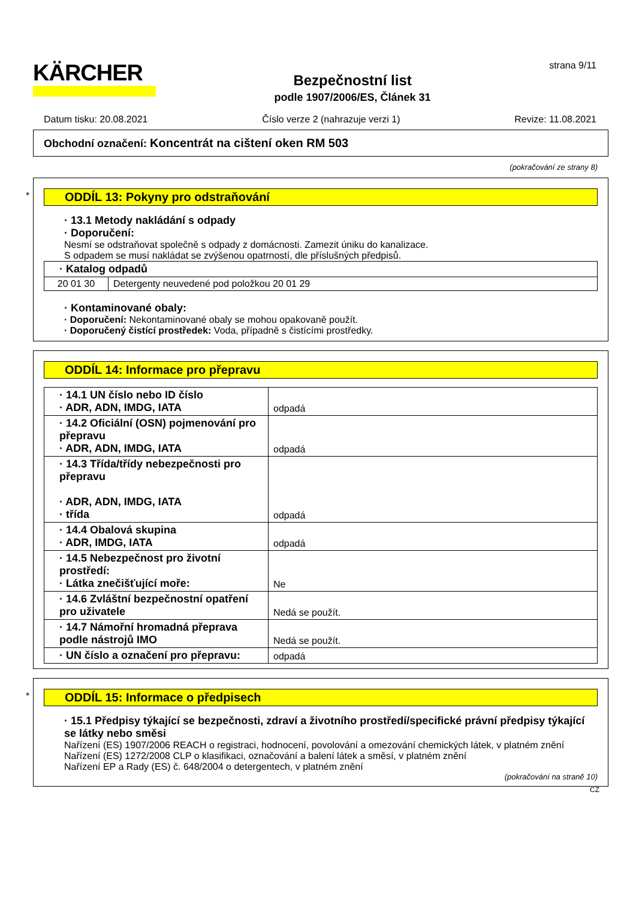KÄRCHER
Bezpečnostní list
podle 1907/2006/ES, Článek 31
strana 9/11
Datum tisku: 20.08.2021 Číslo verze 2 (nahrazuje verzi 1) Revize: 11.08.2021
Obchodní označení: Koncentrát na cištení oken RM 503
(pokračování ze strany 8)
*
ODDÍL 13: Pokyny pro odstraňování
· 13.1 Metody nakládání s odpady
· Doporučení:
Nesmí se odstraňovat společně s odpady z domácnosti. Zamezit úniku do kanalizace.
S odpadem se musí nakládat se zvýšenou opatrností, dle příslušných předpisů.
| · Katalog odpadů | |
| 20 01 30 | Detergenty neuvedené pod položkou 20 01 29 |
· Kontaminované obaly:
· Doporučení: Nekontaminované obaly se mohou opakovaně použít.
· Doporučený čistící prostředek: Voda, případně s čistícími prostředky.
ODDÍL 14: Informace pro přepravu
| · 14.1 UN číslo nebo ID číslo · ADR, ADN, IMDG, IATA | odpadá |
| · 14.2 Oficiální (OSN) pojmenování pro přepravu · ADR, ADN, IMDG, IATA | odpadá |
| · 14.3 Třída/třídy nebezpečnosti pro přepravu · ADR, ADN, IMDG, IATA · třída | odpadá |
| · 14.4 Obalová skupina · ADR, IMDG, IATA | odpadá |
| · 14.5 Nebezpečnost pro životní prostředí: · Látka znečišťující moře: | Ne |
| · 14.6 Zvláštní bezpečnostní opatření pro uživatele | Nedá se použít. |
| · 14.7 Námořní hromadná přeprava podle nástrojů IMO | Nedá se použít. |
| · UN číslo a označení pro přepravu: | odpadá |
*
ODDÍL 15: Informace o předpisech
· 15.1 Předpisy týkající se bezpečnosti, zdraví a životního prostředí/specifické právní předpisy týkající se látky nebo směsi
Nařízení (ES) 1907/2006 REACH o registraci, hodnocení, povolování a omezování chemických látek, v platném znění
Nařízení (ES) 1272/2008 CLP o klasifikaci, označování a balení látek a směsí, v platném znění
Nařízení EP a Rady (ES) č. 648/2004 o detergentech, v platném znění
(pokračování na straně 10)
CZ